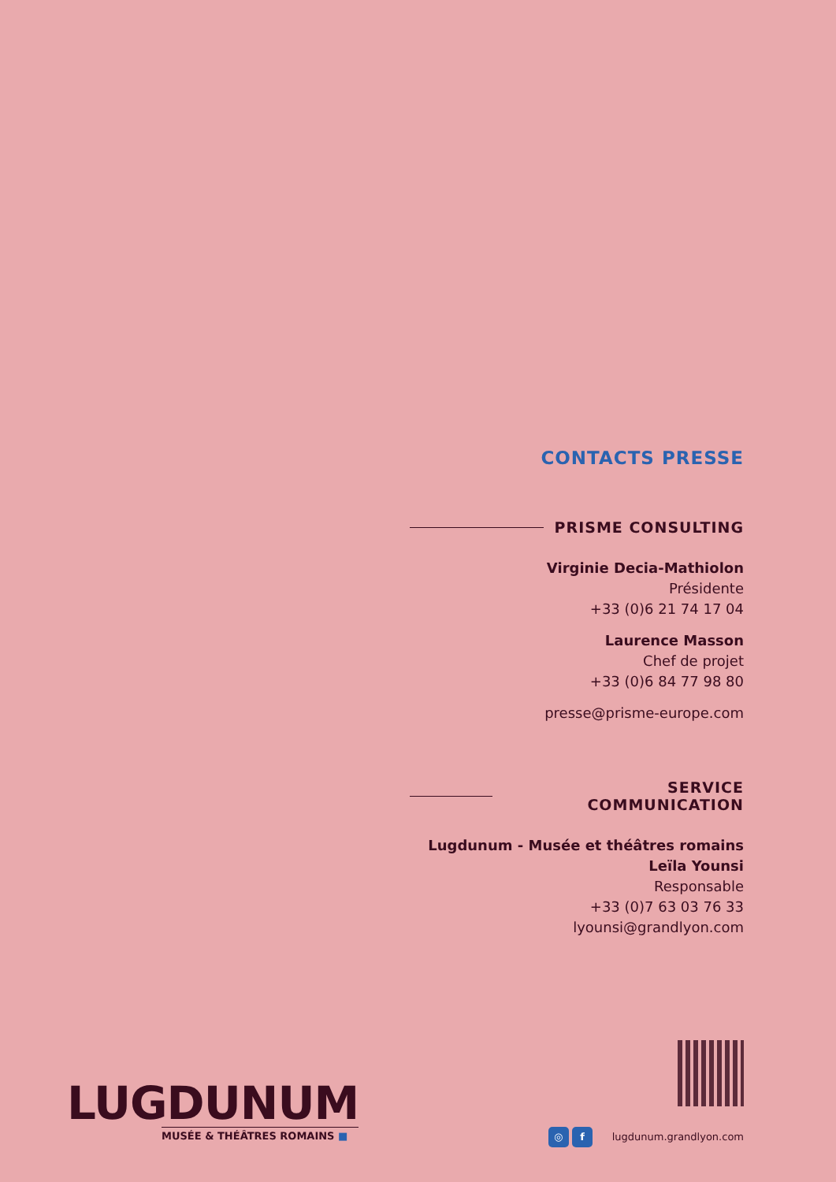CONTACTS PRESSE
PRISME CONSULTING
Virginie Decia-Mathiolon
Présidente
+33 (0)6 21 74 17 04
Laurence Masson
Chef de projet
+33 (0)6 84 77 98 80
presse@prisme-europe.com
SERVICE COMMUNICATION
Lugdunum - Musée et théâtres romains
Leïla Younsi
Responsable
+33 (0)7 63 03 76 33
lyounsi@grandlyon.com
LUGDUNUM
MUSÉE & THÉÂTRES ROMAINS ■
◎ f lugdunum.grandlyon.com